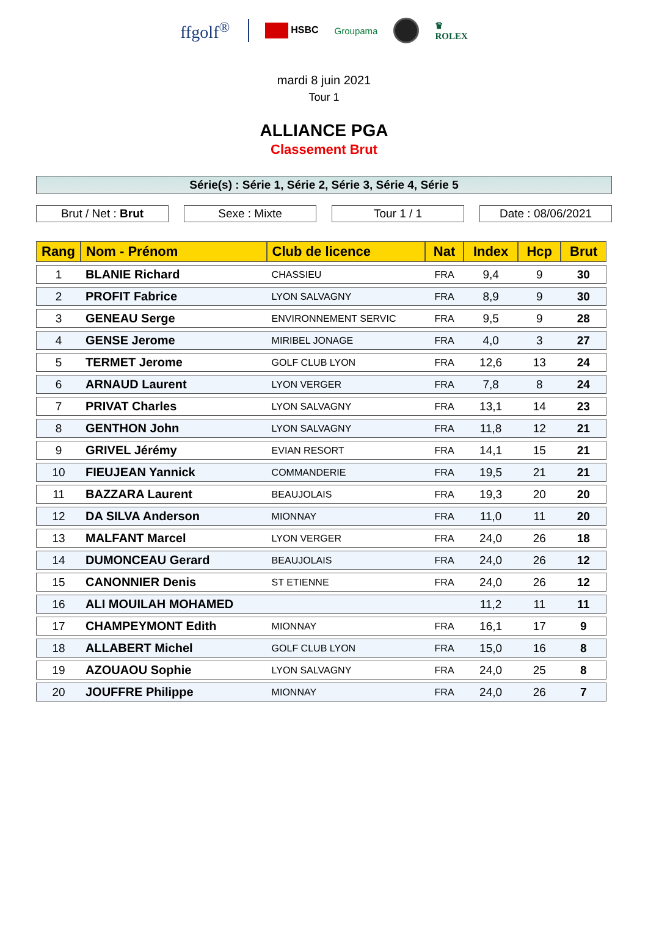ffgolf<sup>®</sup>
HSBC Groupama
♛
ROLEX
mardi 8 juin 2021
Tour 1
ALLIANCE PGA
Classement Brut
Série(s) : Série 1, Série 2, Série 3, Série 4, Série 5
Brut / Net : Brut Sexe : Mixte Tour 1 / 1 Date : 08/06/2021
| Rang | Nom - Prénom | Club de licence | Nat | Index | Hcp | Brut |
| --- | --- | --- | --- | --- | --- | --- |
| 1 | BLANIE Richard | CHASSIEU | FRA | 9,4 | 9 | 30 |
| 2 | PROFIT Fabrice | LYON SALVAGNY | FRA | 8,9 | 9 | 30 |
| 3 | GENEAU Serge | ENVIRONNEMENT SERVIC | FRA | 9,5 | 9 | 28 |
| 4 | GENSE Jerome | MIRIBEL JONAGE | FRA | 4,0 | 3 | 27 |
| 5 | TERMET Jerome | GOLF CLUB LYON | FRA | 12,6 | 13 | 24 |
| 6 | ARNAUD Laurent | LYON VERGER | FRA | 7,8 | 8 | 24 |
| 7 | PRIVAT Charles | LYON SALVAGNY | FRA | 13,1 | 14 | 23 |
| 8 | GENTHON John | LYON SALVAGNY | FRA | 11,8 | 12 | 21 |
| 9 | GRIVEL Jérémy | EVIAN RESORT | FRA | 14,1 | 15 | 21 |
| 10 | FIEUJEAN Yannick | COMMANDERIE | FRA | 19,5 | 21 | 21 |
| 11 | BAZZARA Laurent | BEAUJOLAIS | FRA | 19,3 | 20 | 20 |
| 12 | DA SILVA Anderson | MIONNAY | FRA | 11,0 | 11 | 20 |
| 13 | MALFANT Marcel | LYON VERGER | FRA | 24,0 | 26 | 18 |
| 14 | DUMONCEAU Gerard | BEAUJOLAIS | FRA | 24,0 | 26 | 12 |
| 15 | CANONNIER Denis | ST ETIENNE | FRA | 24,0 | 26 | 12 |
| 16 | ALI MOUILAH MOHAMED | | | 11,2 | 11 | 11 |
| 17 | CHAMPEYMONT Edith | MIONNAY | FRA | 16,1 | 17 | 9 |
| 18 | ALLABERT Michel | GOLF CLUB LYON | FRA | 15,0 | 16 | 8 |
| 19 | AZOUAOU Sophie | LYON SALVAGNY | FRA | 24,0 | 25 | 8 |
| 20 | JOUFFRE Philippe | MIONNAY | FRA | 24,0 | 26 | 7 |